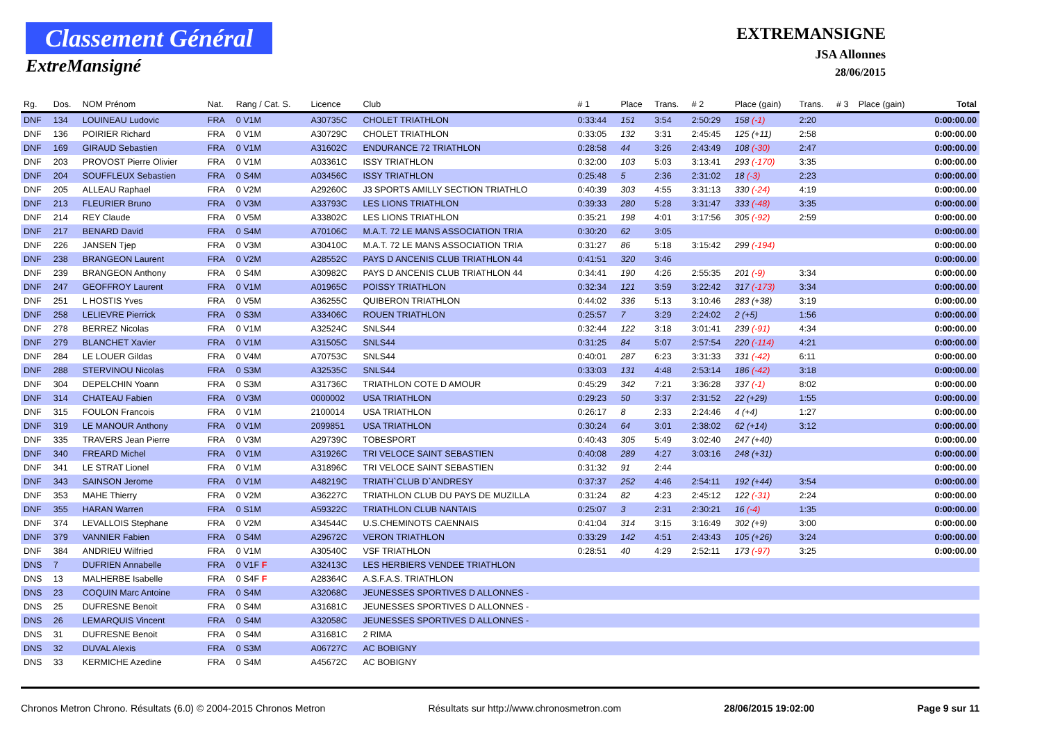Classement Général
ExtreMansigné
EXTREMANSIGNE
JSA Allonnes
28/06/2015
| Rg. | Dos. | NOM Prénom | Nat. | Rang / Cat. S. | Licence | Club | # 1 | Place | Trans. | # 2 | Place (gain) | Trans. | # 3 | Place (gain) | Total |
| --- | --- | --- | --- | --- | --- | --- | --- | --- | --- | --- | --- | --- | --- | --- | --- |
| DNF | 134 | LOUINEAU Ludovic | FRA | 0 V1M | A30735C | CHOLET TRIATHLON | 0:33:44 | 151 | 3:54 | 2:50:29 | 158 (-1) | 2:20 | | | 0:00:00.00 |
| DNF | 136 | POIRIER Richard | FRA | 0 V1M | A30729C | CHOLET TRIATHLON | 0:33:05 | 132 | 3:31 | 2:45:45 | 125 (+11) | 2:58 | | | 0:00:00.00 |
| DNF | 169 | GIRAUD Sebastien | FRA | 0 V1M | A31602C | ENDURANCE 72 TRIATHLON | 0:28:58 | 44 | 3:26 | 2:43:49 | 108 (-30) | 2:47 | | | 0:00:00.00 |
| DNF | 203 | PROVOST Pierre Olivier | FRA | 0 V1M | A03361C | ISSY TRIATHLON | 0:32:00 | 103 | 5:03 | 3:13:41 | 293 (-170) | 3:35 | | | 0:00:00.00 |
| DNF | 204 | SOUFFLEUX Sebastien | FRA | 0 S4M | A03456C | ISSY TRIATHLON | 0:25:48 | 5 | 2:36 | 2:31:02 | 18 (-3) | 2:23 | | | 0:00:00.00 |
| DNF | 205 | ALLEAU Raphael | FRA | 0 V2M | A29260C | J3 SPORTS AMILLY SECTION TRIATHLO | 0:40:39 | 303 | 4:55 | 3:31:13 | 330 (-24) | 4:19 | | | 0:00:00.00 |
| DNF | 213 | FLEURIER Bruno | FRA | 0 V3M | A33793C | LES LIONS TRIATHLON | 0:39:33 | 280 | 5:28 | 3:31:47 | 333 (-48) | 3:35 | | | 0:00:00.00 |
| DNF | 214 | REY Claude | FRA | 0 V5M | A33802C | LES LIONS TRIATHLON | 0:35:21 | 198 | 4:01 | 3:17:56 | 305 (-92) | 2:59 | | | 0:00:00.00 |
| DNF | 217 | BENARD David | FRA | 0 S4M | A70106C | M.A.T. 72 LE MANS ASSOCIATION TRIA | 0:30:20 | 62 | 3:05 | | | | | | 0:00:00.00 |
| DNF | 226 | JANSEN Tjep | FRA | 0 V3M | A30410C | M.A.T. 72 LE MANS ASSOCIATION TRIA | 0:31:27 | 86 | 5:18 | 3:15:42 | 299 (-194) | | | | 0:00:00.00 |
| DNF | 238 | BRANGEON Laurent | FRA | 0 V2M | A28552C | PAYS D ANCENIS CLUB TRIATHLON 44 | 0:41:51 | 320 | 3:46 | | | | | | 0:00:00.00 |
| DNF | 239 | BRANGEON Anthony | FRA | 0 S4M | A30982C | PAYS D ANCENIS CLUB TRIATHLON 44 | 0:34:41 | 190 | 4:26 | 2:55:35 | 201 (-9) | 3:34 | | | 0:00:00.00 |
| DNF | 247 | GEOFFROY Laurent | FRA | 0 V1M | A01965C | POISSY TRIATHLON | 0:32:34 | 121 | 3:59 | 3:22:42 | 317 (-173) | 3:34 | | | 0:00:00.00 |
| DNF | 251 | L HOSTIS Yves | FRA | 0 V5M | A36255C | QUIBERON TRIATHLON | 0:44:02 | 336 | 5:13 | 3:10:46 | 283 (+38) | 3:19 | | | 0:00:00.00 |
| DNF | 258 | LELIEVRE Pierrick | FRA | 0 S3M | A33406C | ROUEN TRIATHLON | 0:25:57 | 7 | 3:29 | 2:24:02 | 2 (+5) | 1:56 | | | 0:00:00.00 |
| DNF | 278 | BERREZ Nicolas | FRA | 0 V1M | A32524C | SNLS44 | 0:32:44 | 122 | 3:18 | 3:01:41 | 239 (-91) | 4:34 | | | 0:00:00.00 |
| DNF | 279 | BLANCHET Xavier | FRA | 0 V1M | A31505C | SNLS44 | 0:31:25 | 84 | 5:07 | 2:57:54 | 220 (-114) | 4:21 | | | 0:00:00.00 |
| DNF | 284 | LE LOUER Gildas | FRA | 0 V4M | A70753C | SNLS44 | 0:40:01 | 287 | 6:23 | 3:31:33 | 331 (-42) | 6:11 | | | 0:00:00.00 |
| DNF | 288 | STERVINOU Nicolas | FRA | 0 S3M | A32535C | SNLS44 | 0:33:03 | 131 | 4:48 | 2:53:14 | 186 (-42) | 3:18 | | | 0:00:00.00 |
| DNF | 304 | DEPELCHIN Yoann | FRA | 0 S3M | A31736C | TRIATHLON COTE D AMOUR | 0:45:29 | 342 | 7:21 | 3:36:28 | 337 (-1) | 8:02 | | | 0:00:00.00 |
| DNF | 314 | CHATEAU Fabien | FRA | 0 V3M | 0000002 | USA TRIATHLON | 0:29:23 | 50 | 3:37 | 2:31:52 | 22 (+29) | 1:55 | | | 0:00:00.00 |
| DNF | 315 | FOULON Francois | FRA | 0 V1M | 2100014 | USA TRIATHLON | 0:26:17 | 8 | 2:33 | 2:24:46 | 4 (+4) | 1:27 | | | 0:00:00.00 |
| DNF | 319 | LE MANOUR Anthony | FRA | 0 V1M | 2099851 | USA TRIATHLON | 0:30:24 | 64 | 3:01 | 2:38:02 | 62 (+14) | 3:12 | | | 0:00:00.00 |
| DNF | 335 | TRAVERS Jean Pierre | FRA | 0 V3M | A29739C | TOBESPORT | 0:40:43 | 305 | 5:49 | 3:02:40 | 247 (+40) | | | | 0:00:00.00 |
| DNF | 340 | FREARD Michel | FRA | 0 V1M | A31926C | TRI VELOCE SAINT SEBASTIEN | 0:40:08 | 289 | 4:27 | 3:03:16 | 248 (+31) | | | | 0:00:00.00 |
| DNF | 341 | LE STRAT Lionel | FRA | 0 V1M | A31896C | TRI VELOCE SAINT SEBASTIEN | 0:31:32 | 91 | 2:44 | | | | | | 0:00:00.00 |
| DNF | 343 | SAINSON Jerome | FRA | 0 V1M | A48219C | TRIATH`CLUB D`ANDRESY | 0:37:37 | 252 | 4:46 | 2:54:11 | 192 (+44) | 3:54 | | | 0:00:00.00 |
| DNF | 353 | MAHE Thierry | FRA | 0 V2M | A36227C | TRIATHLON CLUB DU PAYS DE MUZILLA | 0:31:24 | 82 | 4:23 | 2:45:12 | 122 (-31) | 2:24 | | | 0:00:00.00 |
| DNF | 355 | HARAN Warren | FRA | 0 S1M | A59322C | TRIATHLON CLUB NANTAIS | 0:25:07 | 3 | 2:31 | 2:30:21 | 16 (-4) | 1:35 | | | 0:00:00.00 |
| DNF | 374 | LEVALLOIS Stephane | FRA | 0 V2M | A34544C | U.S.CHEMINOTS CAENNAIS | 0:41:04 | 314 | 3:15 | 3:16:49 | 302 (+9) | 3:00 | | | 0:00:00.00 |
| DNF | 379 | VANNIER Fabien | FRA | 0 S4M | A29672C | VERON TRIATHLON | 0:33:29 | 142 | 4:51 | 2:43:43 | 105 (+26) | 3:24 | | | 0:00:00.00 |
| DNF | 384 | ANDRIEU Wilfried | FRA | 0 V1M | A30540C | VSF TRIATHLON | 0:28:51 | 40 | 4:29 | 2:52:11 | 173 (-97) | 3:25 | | | 0:00:00.00 |
| DNS | 7 | DUFRIEN Annabelle | FRA | 0 V1F F | A32413C | LES HERBIERS VENDEE TRIATHLON | | | | | | | | | |
| DNS | 13 | MALHERBE Isabelle | FRA | 0 S4F F | A28364C | A.S.F.A.S. TRIATHLON | | | | | | | | | |
| DNS | 23 | COQUIN Marc Antoine | FRA | 0 S4M | A32068C | JEUNESSES SPORTIVES D ALLONNES - | | | | | | | | | |
| DNS | 25 | DUFRESNE Benoit | FRA | 0 S4M | A31681C | JEUNESSES SPORTIVES D ALLONNES - | | | | | | | | | |
| DNS | 26 | LEMARQUIS Vincent | FRA | 0 S4M | A32058C | JEUNESSES SPORTIVES D ALLONNES - | | | | | | | | | |
| DNS | 31 | DUFRESNE Benoit | FRA | 0 S4M | A31681C | 2 RIMA | | | | | | | | | |
| DNS | 32 | DUVAL Alexis | FRA | 0 S3M | A06727C | AC BOBIGNY | | | | | | | | | |
| DNS | 33 | KERMICHE Azedine | FRA | 0 S4M | A45672C | AC BOBIGNY | | | | | | | | | |
Chronos Metron Chrono. Résultats (6.0) © 2004-2015 Chronos Metron Résultats sur http://www.chronosmetron.com 28/06/2015 19:02:00 Page 9 sur 11